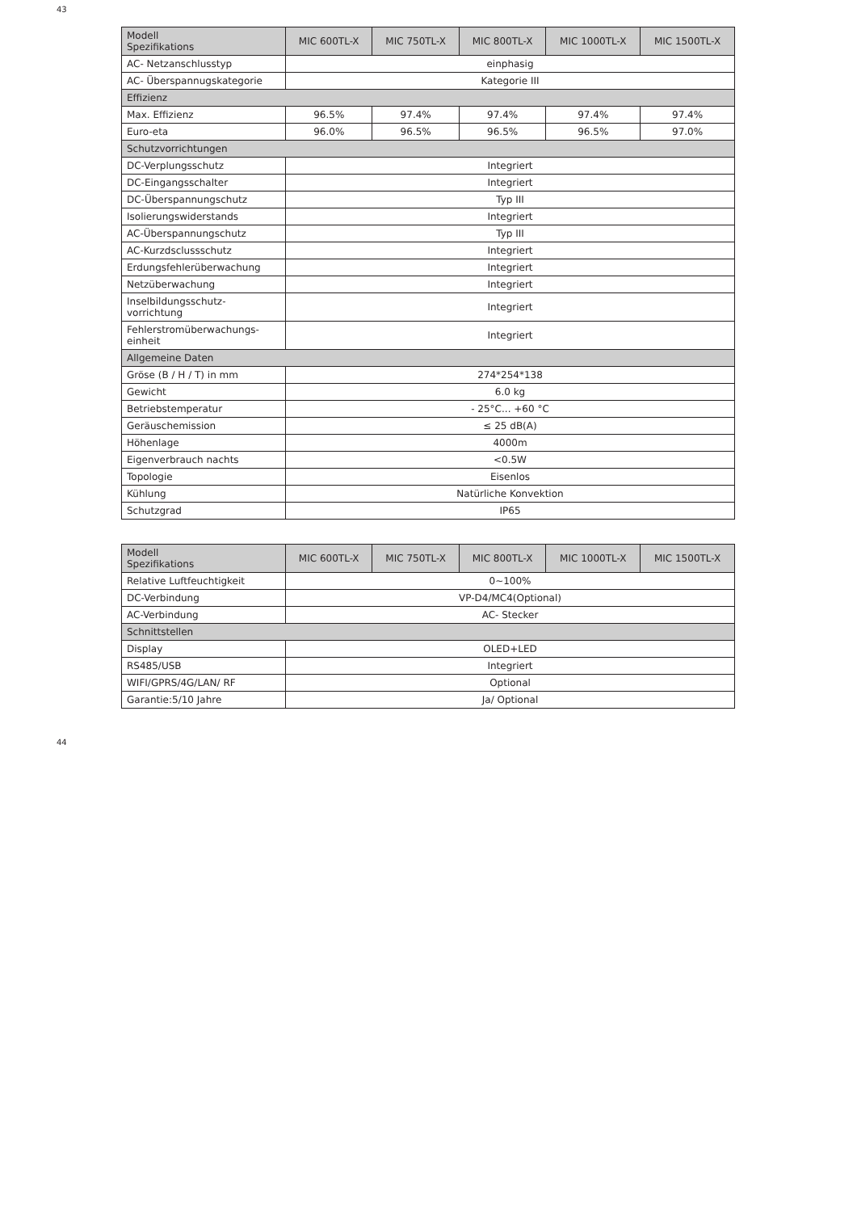43
| Modell Spezifikations | MIC 600TL-X | MIC 750TL-X | MIC 800TL-X | MIC 1000TL-X | MIC 1500TL-X |
| --- | --- | --- | --- | --- | --- |
| AC- Netzanschlusstyp | einphasig | | | | |
| AC- Überspannugskategorie | Kategorie III | | | | |
| Effizienz | | | | | |
| Max. Effizienz | 96.5% | 97.4% | 97.4% | 97.4% | 97.4% |
| Euro-eta | 96.0% | 96.5% | 96.5% | 96.5% | 97.0% |
| Schutzvorrichtungen | | | | | |
| DC-Verplungsschutz | Integriert | | | | |
| DC-Eingangsschalter | Integriert | | | | |
| DC-Überspannungschutz | Typ III | | | | |
| Isolierungswiderstands | Integriert | | | | |
| AC-Überspannungschutz | Typ III | | | | |
| AC-Kurzdsclussschutz | Integriert | | | | |
| Erdungsfehlerüberwachung | Integriert | | | | |
| Netzüberwachung | Integriert | | | | |
| Inselbildungsschutz-vorrichtung | Integriert | | | | |
| Fehlerstromüberwachungs-einheit | Integriert | | | | |
| Allgemeine Daten | | | | | |
| Gröse (B / H / T) in mm | 274*254*138 | | | | |
| Gewicht | 6.0 kg | | | | |
| Betriebstemperatur | - 25°C... +60 °C | | | | |
| Geräuschemission | ≤ 25 dB(A) | | | | |
| Höhenlage | 4000m | | | | |
| Eigenverbrauch nachts | <0.5W | | | | |
| Topologie | Eisenlos | | | | |
| Kühlung | Natürliche Konvektion | | | | |
| Schutzgrad | IP65 | | | | |
| Modell Spezifikations | MIC 600TL-X | MIC 750TL-X | MIC 800TL-X | MIC 1000TL-X | MIC 1500TL-X |
| --- | --- | --- | --- | --- | --- |
| Relative Luftfeuchtigkeit | 0~100% | | | | |
| DC-Verbindung | VP-D4/MC4(Optional) | | | | |
| AC-Verbindung | AC- Stecker | | | | |
| Schnittstellen | | | | | |
| Display | OLED+LED | | | | |
| RS485/USB | Integriert | | | | |
| WIFI/GPRS/4G/LAN/ RF | Optional | | | | |
| Garantie:5/10 Jahre | Ja/ Optional | | | | |
44